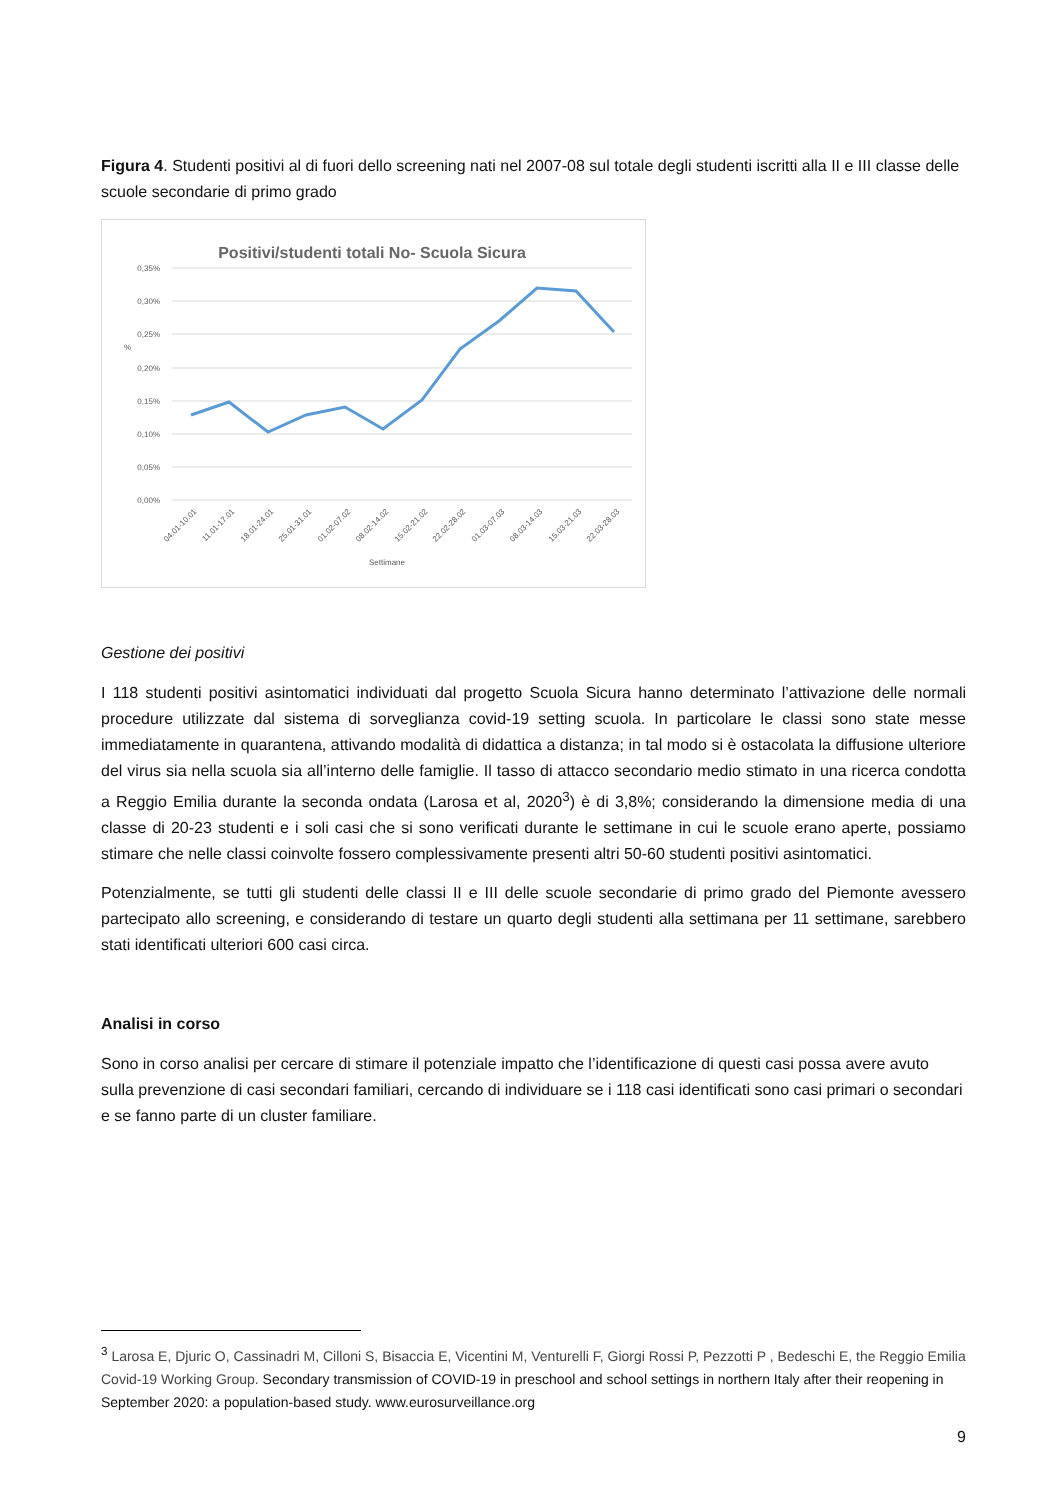Figura 4. Studenti positivi al di fuori dello screening nati nel 2007-08 sul totale degli studenti iscritti alla II e III classe delle scuole secondarie di primo grado
Positivi/studenti totali No- Scuola Sicura
0,35%
0,30%
0,25%
0,20%
0,15%
0,10%
0,05%
0,00%
%
04.01-10.01
11.01-17.01
18.01-24.01
25.01-31.01
01.02-07.02
08.02-14.02
15.02-21.02
22.02-28.02
01.03-07.03
08.03-14.03
15.03-21.03
22.03-28.03
Settimane
Gestione dei positivi
I 118 studenti positivi asintomatici individuati dal progetto Scuola Sicura hanno determinato l’attivazione delle normali procedure utilizzate dal sistema di sorveglianza covid-19 setting scuola. In particolare le classi sono state messe immediatamente in quarantena, attivando modalità di didattica a distanza; in tal modo si è ostacolata la diffusione ulteriore del virus sia nella scuola sia all’interno delle famiglie. Il tasso di attacco secondario medio stimato in una ricerca condotta a Reggio Emilia durante la seconda ondata (Larosa et al, 2020<sup>3</sup>) è di 3,8%; considerando la dimensione media di una classe di 20-23 studenti e i soli casi che si sono verificati durante le settimane in cui le scuole erano aperte, possiamo stimare che nelle classi coinvolte fossero complessivamente presenti altri 50-60 studenti positivi asintomatici.
Potenzialmente, se tutti gli studenti delle classi II e III delle scuole secondarie di primo grado del Piemonte avessero partecipato allo screening, e considerando di testare un quarto degli studenti alla settimana per 11 settimane, sarebbero stati identificati ulteriori 600 casi circa.
Analisi in corso
Sono in corso analisi per cercare di stimare il potenziale impatto che l’identificazione di questi casi possa avere avuto sulla prevenzione di casi secondari familiari, cercando di individuare se i 118 casi identificati sono casi primari o secondari e se fanno parte di un cluster familiare.
<sup>3</sup> Larosa E, Djuric O, Cassinadri M, Cilloni S, Bisaccia E, Vicentini M, Venturelli F, Giorgi Rossi P, Pezzotti P , Bedeschi E, the Reggio Emilia Covid-19 Working Group. Secondary transmission of COVID-19 in preschool and school settings in northern Italy after their reopening in September 2020: a population-based study. www.eurosurveillance.org
9